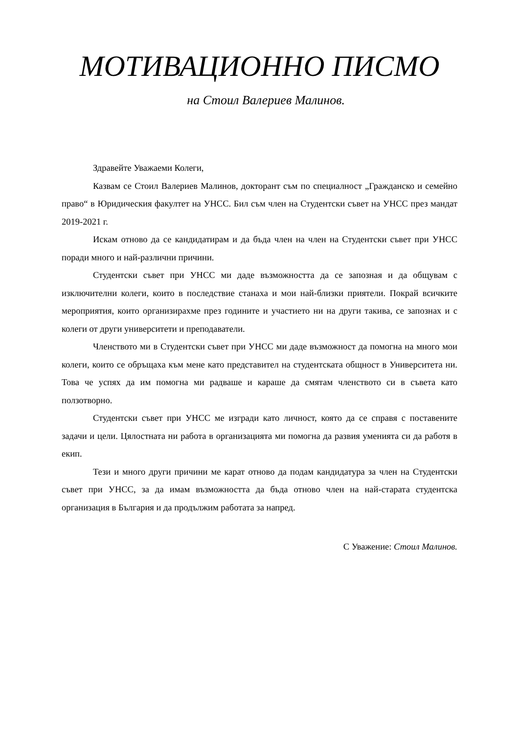МОТИВАЦИОННО ПИСМО
на Стоил Валериев Малинов.
Здравейте Уважаеми Колеги,
Казвам се Стоил Валериев Малинов, докторант съм по специалност „Гражданско и семейно право“ в Юридическия факултет на УНСС. Бил съм член на Студентски съвет на УНСС през мандат 2019-2021 г.
Искам отново да се кандидатирам и да бъда член на член на Студентски съвет при УНСС поради много и най-различни причини.
Студентски съвет при УНСС ми даде възможността да се запозная и да общувам с изключителни колеги, които в последствие станаха и мои най-близки приятели. Покрай всичките мероприятия, които организирахме през годините и участието ни на други такива, се запознах и с колеги от други университети и преподаватели.
Членството ми в Студентски съвет при УНСС ми даде възможност да помогна на много мои колеги, които се обръщаха към мене като представител на студентската общност в Университета ни. Това че успях да им помогна ми радваше и караше да смятам членството си в съвета като ползотворно.
Студентски съвет при УНСС ме изгради като личност, която да се справя с поставените задачи и цели. Цялостната ни работа в организацията ми помогна да развия уменията си да работя в екип.
Тези и много други причини ме карат отново да подам кандидатура за член на Студентски съвет при УНСС, за да имам възможността да бъда отново член на най-старата студентска организация в България и да продължим работата за напред.
С Уважение: Стоил Малинов.